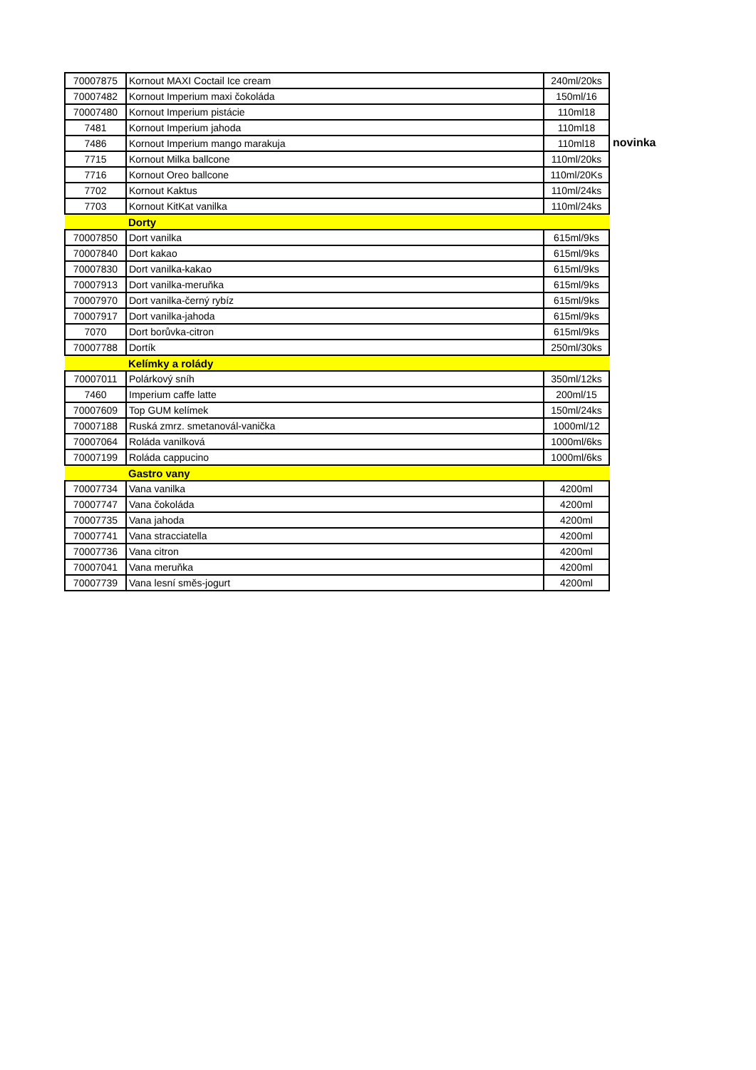| 70007875 | Kornout MAXI Coctail Ice cream | 240ml/20ks |
| 70007482 | Kornout Imperium maxi čokoláda | 150ml/16 |
| 70007480 | Kornout Imperium pistácie | 110ml18 |
| 7481 | Kornout Imperium jahoda | 110ml18 |
| 7486 | Kornout Imperium mango marakuja | 110ml18 |
| 7715 | Kornout Milka ballcone | 110ml/20ks |
| 7716 | Kornout Oreo ballcone | 110ml/20Ks |
| 7702 | Kornout Kaktus | 110ml/24ks |
| 7703 | Kornout KitKat vanilka | 110ml/24ks |
| | Dorty | |
| 70007850 | Dort vanilka | 615ml/9ks |
| 70007840 | Dort kakao | 615ml/9ks |
| 70007830 | Dort vanilka-kakao | 615ml/9ks |
| 70007913 | Dort vanilka-meruňka | 615ml/9ks |
| 70007970 | Dort vanilka-černý rybíz | 615ml/9ks |
| 70007917 | Dort vanilka-jahoda | 615ml/9ks |
| 7070 | Dort borůvka-citron | 615ml/9ks |
| 70007788 | Dortík | 250ml/30ks |
| | Kelímky a rolády | |
| 70007011 | Polárkový sníh | 350ml/12ks |
| 7460 | Imperium caffe latte | 200ml/15 |
| 70007609 | Top GUM kelímek | 150ml/24ks |
| 70007188 | Ruská zmrz. smetanovál-vanička | 1000ml/12 |
| 70007064 | Roláda vanilková | 1000ml/6ks |
| 70007199 | Roláda cappucino | 1000ml/6ks |
| | Gastro vany | |
| 70007734 | Vana vanilka | 4200ml |
| 70007747 | Vana čokoláda | 4200ml |
| 70007735 | Vana jahoda | 4200ml |
| 70007741 | Vana stracciatella | 4200ml |
| 70007736 | Vana citron | 4200ml |
| 70007041 | Vana meruňka | 4200ml |
| 70007739 | Vana lesní směs-jogurt | 4200ml |
novinka